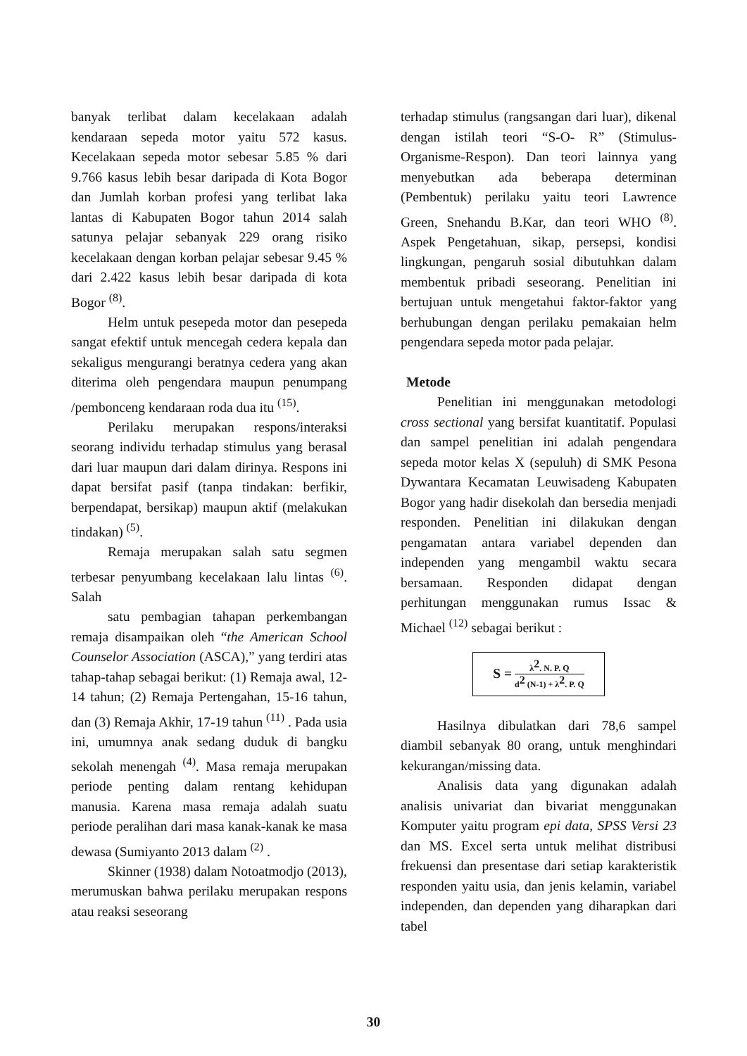banyak terlibat dalam kecelakaan adalah kendaraan sepeda motor yaitu 572 kasus. Kecelakaan sepeda motor sebesar 5.85 % dari 9.766 kasus lebih besar daripada di Kota Bogor dan Jumlah korban profesi yang terlibat laka lantas di Kabupaten Bogor tahun 2014 salah satunya pelajar sebanyak 229 orang risiko kecelakaan dengan korban pelajar sebesar 9.45 % dari 2.422 kasus lebih besar daripada di kota Bogor <sup>(8)</sup>.
Helm untuk pesepeda motor dan pesepeda sangat efektif untuk mencegah cedera kepala dan sekaligus mengurangi beratnya cedera yang akan diterima oleh pengendara maupun penumpang /pembonceng kendaraan roda dua itu <sup>(15)</sup>.
Perilaku merupakan respons/interaksi seorang individu terhadap stimulus yang berasal dari luar maupun dari dalam dirinya. Respons ini dapat bersifat pasif (tanpa tindakan: berfikir, berpendapat, bersikap) maupun aktif (melakukan tindakan) <sup>(5)</sup>.
Remaja merupakan salah satu segmen terbesar penyumbang kecelakaan lalu lintas <sup>(6)</sup>. Salah
satu pembagian tahapan perkembangan remaja disampaikan oleh “the American School Counselor Association (ASCA),” yang terdiri atas tahap-tahap sebagai berikut: (1) Remaja awal, 12-14 tahun; (2) Remaja Pertengahan, 15-16 tahun, dan (3) Remaja Akhir, 17-19 tahun <sup>(11)</sup> . Pada usia ini, umumnya anak sedang duduk di bangku sekolah menengah <sup>(4)</sup>. Masa remaja merupakan periode penting dalam rentang kehidupan manusia. Karena masa remaja adalah suatu periode peralihan dari masa kanak-kanak ke masa dewasa (Sumiyanto 2013 dalam <sup>(2)</sup> .
Skinner (1938) dalam Notoatmodjo (2013), merumuskan bahwa perilaku merupakan respons atau reaksi seseorang
terhadap stimulus (rangsangan dari luar), dikenal dengan istilah teori “S-O- R” (Stimulus-Organisme-Respon). Dan teori lainnya yang menyebutkan ada beberapa determinan (Pembentuk) perilaku yaitu teori Lawrence Green, Snehandu B.Kar, dan teori WHO <sup>(8)</sup>. Aspek Pengetahuan, sikap, persepsi, kondisi lingkungan, pengaruh sosial dibutuhkan dalam membentuk pribadi seseorang. Penelitian ini bertujuan untuk mengetahui faktor-faktor yang berhubungan dengan perilaku pemakaian helm pengendara sepeda motor pada pelajar.
Metode
Penelitian ini menggunakan metodologi cross sectional yang bersifat kuantitatif. Populasi dan sampel penelitian ini adalah pengendara sepeda motor kelas X (sepuluh) di SMK Pesona Dywantara Kecamatan Leuwisadeng Kabupaten Bogor yang hadir disekolah dan bersedia menjadi responden. Penelitian ini dilakukan dengan pengamatan antara variabel dependen dan independen yang mengambil waktu secara bersamaan. Responden didapat dengan perhitungan menggunakan rumus Issac & Michael <sup>(12)</sup> sebagai berikut :
S =
λ<sup>2</sup>. N. P. Q
d<sup>2</sup> (N-1) + λ<sup>2</sup>. P. Q
Hasilnya dibulatkan dari 78,6 sampel diambil sebanyak 80 orang, untuk menghindari kekurangan/missing data.
Analisis data yang digunakan adalah analisis univariat dan bivariat menggunakan Komputer yaitu program epi data, SPSS Versi 23 dan MS. Excel serta untuk melihat distribusi frekuensi dan presentase dari setiap karakteristik responden yaitu usia, dan jenis kelamin, variabel independen, dan dependen yang diharapkan dari tabel
30